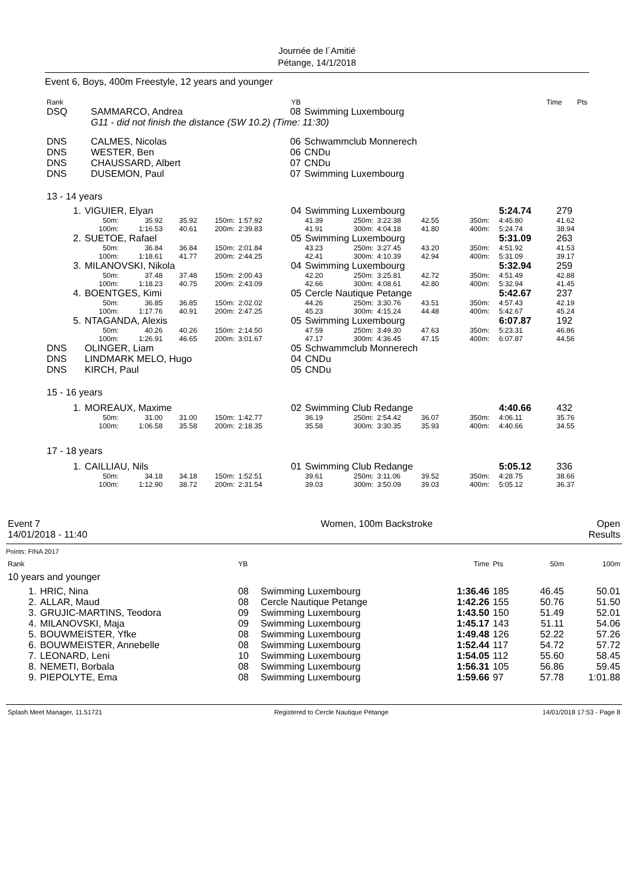Journée de l´Amitié
Pétange, 14/1/2018
Event 6, Boys, 400m Freestyle, 12 years and younger
| Rank | | YB | | Time | Pts |
| DSQ | SAMMARCO, Andrea | 08 | Swimming Luxembourg | | |
| | G11 - did not finish the distance (SW 10.2) (Time: 11:30) | | | | |
| DNS | CALMES, Nicolas | 06 | Schwammclub Monnerech | | |
| DNS | WESTER, Ben | 06 | CNDu | | |
| DNS | CHAUSSARD, Albert | 07 | CNDu | | |
| DNS | DUSEMON, Paul | 07 | Swimming Luxembourg | | |
| 13 - 14 years | | | | | |
| 1. | VIGUIER, Elyan | | | | | 04 | Swimming Luxembourg | | | | | | 5:24.74 | 279 |
| | 50m: | 35.92 | 35.92 | 150m: | 1:57.92 | | 41.39 | 250m: | 3:22.38 | 42.55 | 350m: | | 4:45.80 | 41.62 |
| | 100m: | 1:16.53 | 40.61 | 200m: | 2:39.83 | | 41.91 | 300m: | 4:04.18 | 41.80 | 400m: | | 5:24.74 | 38.94 |
| 2. | SUETOE, Rafael | | | | | 05 | Swimming Luxembourg | | | | | | 5:31.09 | 263 |
| | 50m: | 36.84 | 36.84 | 150m: | 2:01.84 | | 43.23 | 250m: | 3:27.45 | 43.20 | 350m: | | 4:51.92 | 41.53 |
| | 100m: | 1:18.61 | 41.77 | 200m: | 2:44.25 | | 42.41 | 300m: | 4:10.39 | 42.94 | 400m: | | 5:31.09 | 39.17 |
| 3. | MILANOVSKI, Nikola | | | | | 04 | Swimming Luxembourg | | | | | | 5:32.94 | 259 |
| | 50m: | 37.48 | 37.48 | 150m: | 2:00.43 | | 42.20 | 250m: | 3:25.81 | 42.72 | 350m: | | 4:51.49 | 42.88 |
| | 100m: | 1:18.23 | 40.75 | 200m: | 2:43.09 | | 42.66 | 300m: | 4:08.61 | 42.80 | 400m: | | 5:32.94 | 41.45 |
| 4. | BOENTGES, Kimi | | | | | 05 | Cercle Nautique Petange | | | | | | 5:42.67 | 237 |
| | 50m: | 36.85 | 36.85 | 150m: | 2:02.02 | | 44.26 | 250m: | 3:30.76 | 43.51 | 350m: | | 4:57.43 | 42.19 |
| | 100m: | 1:17.76 | 40.91 | 200m: | 2:47.25 | | 45.23 | 300m: | 4:15.24 | 44.48 | 400m: | | 5:42.67 | 45.24 |
| 5. | NTAGANDA, Alexis | | | | | 05 | Swimming Luxembourg | | | | | | 6:07.87 | 192 |
| | 50m: | 40.26 | 40.26 | 150m: | 2:14.50 | | 47.59 | 250m: | 3:49.30 | 47.63 | 350m: | | 5:23.31 | 46.86 |
| | 100m: | 1:26.91 | 46.65 | 200m: | 3:01.67 | | 47.17 | 300m: | 4:36.45 | 47.15 | 400m: | | 6:07.87 | 44.56 |
| DNS | OLINGER, Liam | | | | | 05 | Schwammclub Monnerech | | | | | | | |
| DNS | LINDMARK MELO, Hugo | | | | | 04 | CNDu | | | | | | | |
| DNS | KIRCH, Paul | | | | | 05 | CNDu | | | | | | | |
| 15 - 16 years | | | | | | | | | | | | | | |
| 1. | MOREAUX, Maxime | | | | | 02 | Swimming Club Redange | | | | | | 4:40.66 | 432 |
| | 50m: | 31.00 | 31.00 | 150m: | 1:42.77 | | 36.19 | 250m: | 2:54.42 | 36.07 | 350m: | | 4:06.11 | 35.76 |
| | 100m: | 1:06.58 | 35.58 | 200m: | 2:18.35 | | 35.58 | 300m: | 3:30.35 | 35.93 | 400m: | | 4:40.66 | 34.55 |
| 17 - 18 years | | | | | | | | | | | | | | |
| 1. | CAILLIAU, Nils | | | | | 01 | Swimming Club Redange | | | | | | 5:05.12 | 336 |
| | 50m: | 34.18 | 34.18 | 150m: | 1:52.51 | | 39.61 | 250m: | 3:11.06 | 39.52 | 350m: | | 4:28.75 | 38.66 |
| | 100m: | 1:12.90 | 38.72 | 200m: | 2:31.54 | | 39.03 | 300m: | 3:50.09 | 39.03 | 400m: | | 5:05.12 | 36.37 |
| Event 7 14/01/2018 - 11:40 | Women, 100m Backstroke | Open Results |
Points: FINA 2017
| Rank | | YB | | Time | Pts | 50m | 100m |
| 10 years and younger | | | | | | | |
| 1. | HRIC, Nina | 08 | Swimming Luxembourg | 1:36.46 | 185 | 46.45 | 50.01 |
| 2. | ALLAR, Maud | 08 | Cercle Nautique Petange | 1:42.26 | 155 | 50.76 | 51.50 |
| 3. | GRUJIC-MARTINS, Teodora | 09 | Swimming Luxembourg | 1:43.50 | 150 | 51.49 | 52.01 |
| 4. | MILANOVSKI, Maja | 09 | Swimming Luxembourg | 1:45.17 | 143 | 51.11 | 54.06 |
| 5. | BOUWMEISTER, Yfke | 08 | Swimming Luxembourg | 1:49.48 | 126 | 52.22 | 57.26 |
| 6. | BOUWMEISTER, Annebelle | 08 | Swimming Luxembourg | 1:52.44 | 117 | 54.72 | 57.72 |
| 7. | LEONARD, Leni | 10 | Swimming Luxembourg | 1:54.05 | 112 | 55.60 | 58.45 |
| 8. | NEMETI, Borbala | 08 | Swimming Luxembourg | 1:56.31 | 105 | 56.86 | 59.45 |
| 9. | PIEPOLYTE, Ema | 08 | Swimming Luxembourg | 1:59.66 | 97 | 57.78 | 1:01.88 |
| Splash Meet Manager, 11.51721 | Registered to Cercle Nautique Pétange | 14/01/2018 17:53 - Page 8 |